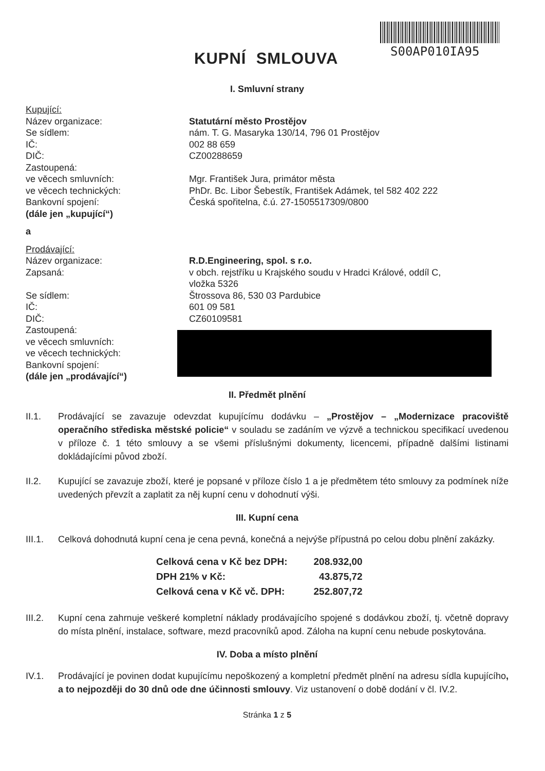S00AP010IA95
KUPNÍ SMLOUVA
I. Smluvní strany
| Kupující: | |
| Název organizace: | Statutární město Prostějov |
| Se sídlem: | nám. T. G. Masaryka 130/14, 796 01 Prostějov |
| IČ: | 002 88 659 |
| DIČ: | CZ00288659 |
| Zastoupená: | |
| ve věcech smluvních: | Mgr. František Jura, primátor města |
| ve věcech technických: | PhDr. Bc. Libor Šebestík, František Adámek, tel 582 402 222 |
| Bankovní spojení: | Česká spořitelna, č.ú. 27-1505517309/0800 |
| (dále jen „kupující“) | |
| a | |
| Prodávající: | |
| Název organizace: | R.D.Engineering, spol. s r.o. |
| Zapsaná: | v obch. rejstříku u Krajského soudu v Hradci Králové, oddíl C, vložka 5326 |
| Se sídlem: | Štrossova 86, 530 03 Pardubice |
| IČ: | 601 09 581 |
| DIČ: | CZ60109581 |
| Zastoupená: | |
| ve věcech smluvních: | |
| ve věcech technických: | |
| Bankovní spojení: | |
| (dále jen „prodávající“) | |
II. Předmět plnění
II.1. Prodávající se zavazuje odevzdat kupujícímu dodávku – „Prostějov – „Modernizace pracoviště operačního střediska městské policie“ v souladu se zadáním ve výzvě a technickou specifikací uvedenou v příloze č. 1 této smlouvy a se všemi příslušnými dokumenty, licencemi, případně dalšími listinami dokládajícími původ zboží.
II.2. Kupující se zavazuje zboží, které je popsané v příloze číslo 1 a je předmětem této smlouvy za podmínek níže uvedených převzít a zaplatit za něj kupní cenu v dohodnutí výši.
III. Kupní cena
III.1. Celková dohodnutá kupní cena je cena pevná, konečná a nejvýše přípustná po celou dobu plnění zakázky.
| Celková cena v Kč bez DPH: | 208.932,00 |
| DPH 21% v Kč: | 43.875,72 |
| Celková cena v Kč vč. DPH: | 252.807,72 |
III.2. Kupní cena zahrnuje veškeré kompletní náklady prodávajícího spojené s dodávkou zboží, tj. včetně dopravy do místa plnění, instalace, software, mezd pracovníků apod. Záloha na kupní cenu nebude poskytována.
IV. Doba a místo plnění
IV.1. Prodávající je povinen dodat kupujícímu nepoškozený a kompletní předmět plnění na adresu sídla kupujícího, a to nejpozději do 30 dnů ode dne účinnosti smlouvy. Viz ustanovení o době dodání v čl. IV.2.
Stránka 1 z 5